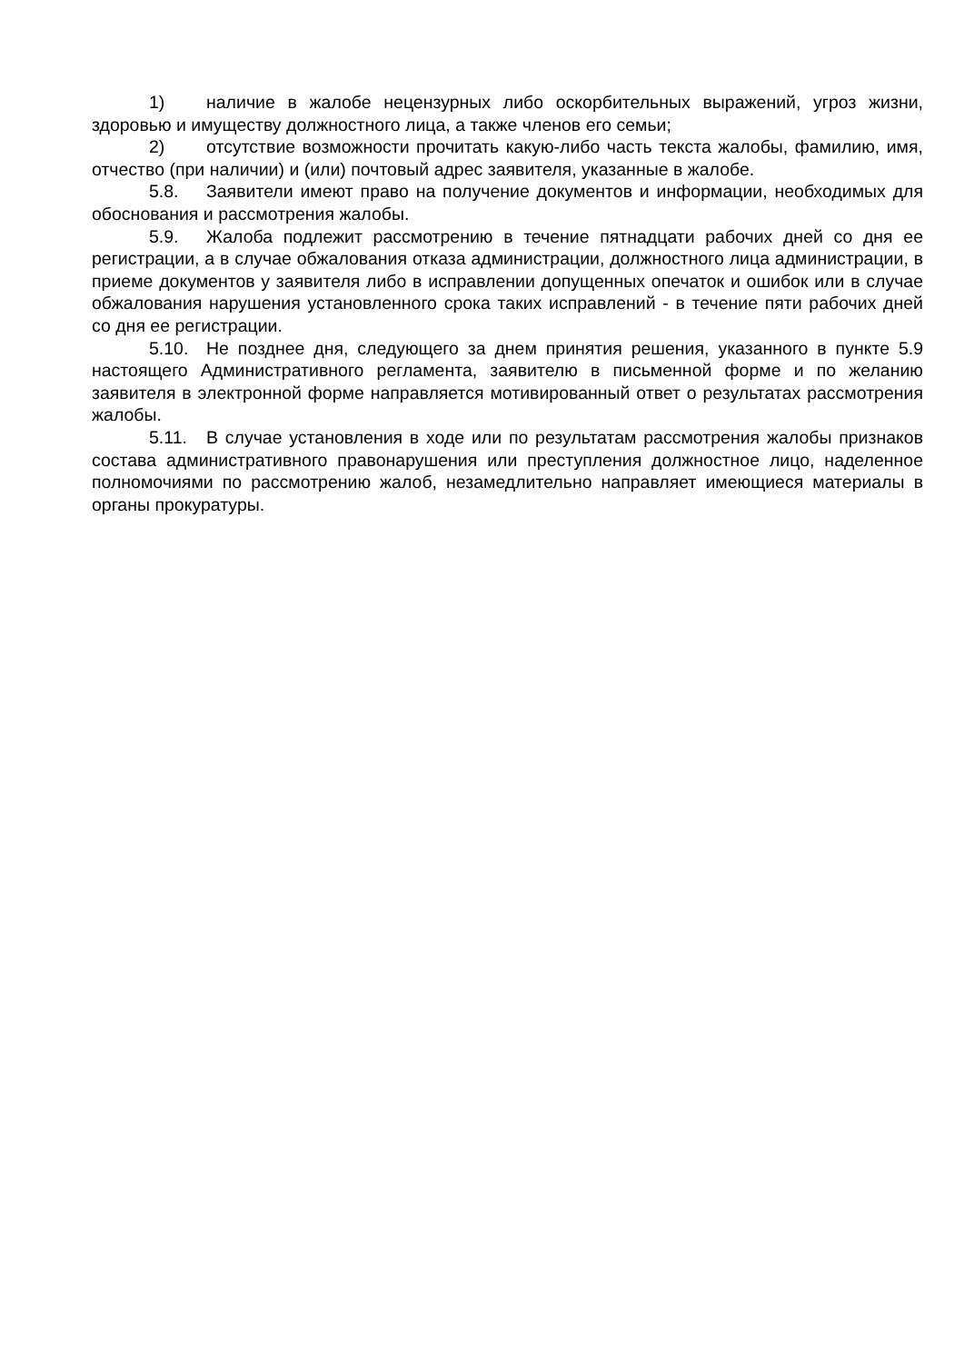1) наличие в жалобе нецензурных либо оскорбительных выражений, угроз жизни, здоровью и имуществу должностного лица, а также членов его семьи;
2) отсутствие возможности прочитать какую-либо часть текста жалобы, фамилию, имя, отчество (при наличии) и (или) почтовый адрес заявителя, указанные в жалобе.
5.8. Заявители имеют право на получение документов и информации, необходимых для обоснования и рассмотрения жалобы.
5.9. Жалоба подлежит рассмотрению в течение пятнадцати рабочих дней со дня ее регистрации, а в случае обжалования отказа администрации, должностного лица администрации, в приеме документов у заявителя либо в исправлении допущенных опечаток и ошибок или в случае обжалования нарушения установленного срока таких исправлений - в течение пяти рабочих дней со дня ее регистрации.
5.10. Не позднее дня, следующего за днем принятия решения, указанного в пункте 5.9 настоящего Административного регламента, заявителю в письменной форме и по желанию заявителя в электронной форме направляется мотивированный ответ о результатах рассмотрения жалобы.
5.11. В случае установления в ходе или по результатам рассмотрения жалобы признаков состава административного правонарушения или преступления должностное лицо, наделенное полномочиями по рассмотрению жалоб, незамедлительно направляет имеющиеся материалы в органы прокуратуры.